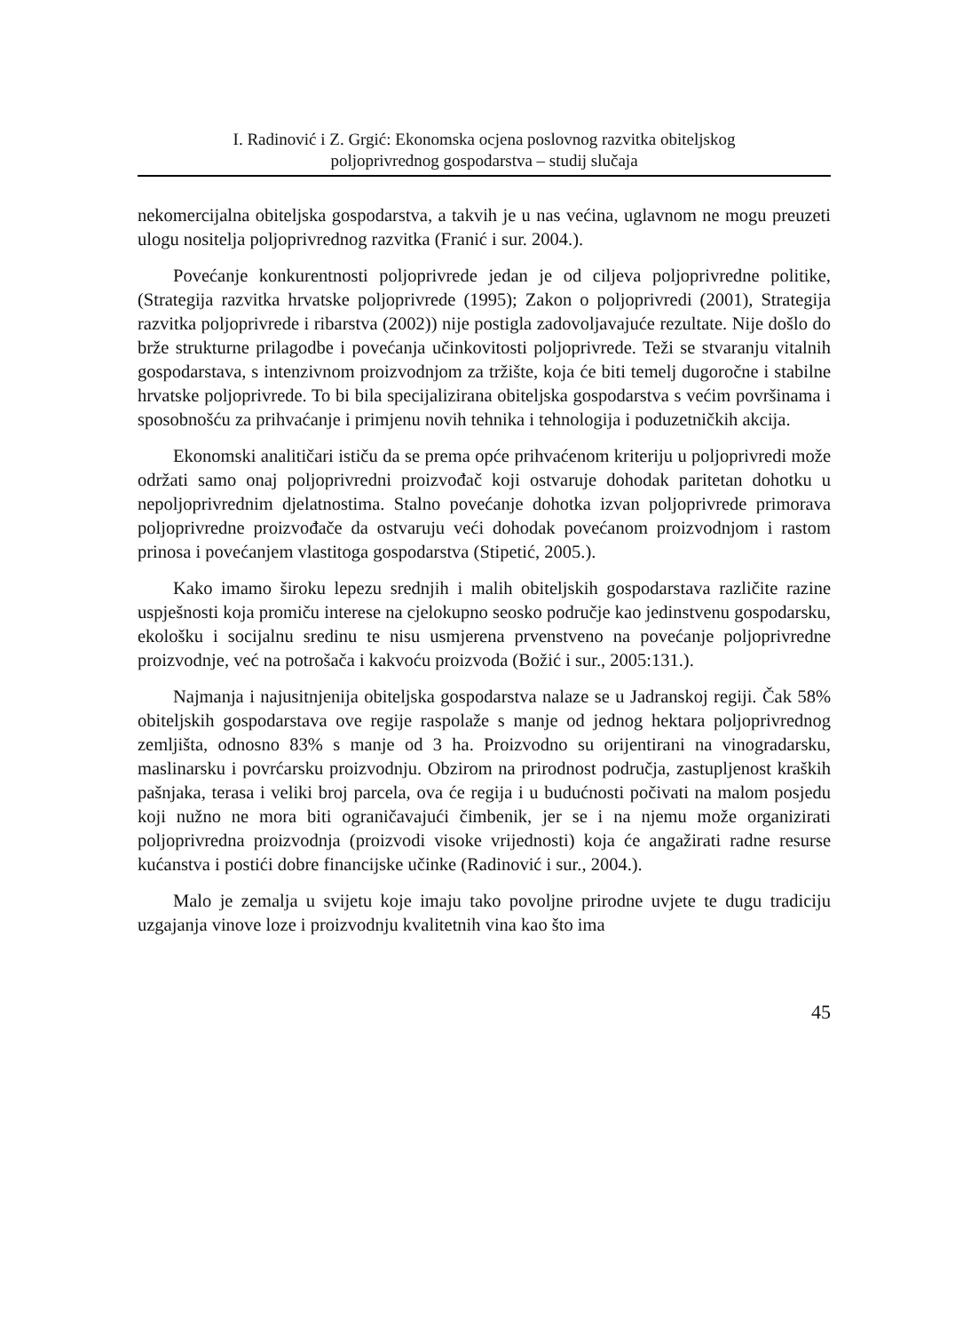I. Radinović i Z. Grgić: Ekonomska ocjena poslovnog razvitka obiteljskog
poljoprivrednog gospodarstva – studij slučaja
nekomercijalna obiteljska gospodarstva, a takvih je u nas većina, uglavnom ne mogu preuzeti ulogu nositelja poljoprivrednog razvitka (Franić i sur. 2004.).
Povećanje konkurentnosti poljoprivrede jedan je od ciljeva poljoprivredne politike, (Strategija razvitka hrvatske poljoprivrede (1995); Zakon o poljoprivredi (2001), Strategija razvitka poljoprivrede i ribarstva (2002)) nije postigla zadovoljavajuće rezultate. Nije došlo do brže strukturne prilagodbe i povećanja učinkovitosti poljoprivrede. Teži se stvaranju vitalnih gospodarstava, s intenzivnom proizvodnjom za tržište, koja će biti temelj dugoročne i stabilne hrvatske poljoprivrede. To bi bila specijalizirana obiteljska gospodarstva s većim površinama i sposobnošću za prihvaćanje i primjenu novih tehnika i tehnologija i poduzetničkih akcija.
Ekonomski analitičari ističu da se prema opće prihvaćenom kriteriju u poljoprivredi može održati samo onaj poljoprivredni proizvođač koji ostvaruje dohodak paritetan dohotku u nepoljoprivrednim djelatnostima. Stalno povećanje dohotka izvan poljoprivrede primorava poljoprivredne proizvođače da ostvaruju veći dohodak povećanom proizvodnjom i rastom prinosa i povećanjem vlastitoga gospodarstva (Stipetić, 2005.).
Kako imamo široku lepezu srednjih i malih obiteljskih gospodarstava različite razine uspješnosti koja promiču interese na cjelokupno seosko područje kao jedinstvenu gospodarsku, ekološku i socijalnu sredinu te nisu usmjerena prvenstveno na povećanje poljoprivredne proizvodnje, već na potrošača i kakvoću proizvoda (Božić i sur., 2005:131.).
Najmanja i najusitnjenija obiteljska gospodarstva nalaze se u Jadranskoj regiji. Čak 58% obiteljskih gospodarstava ove regije raspolaže s manje od jednog hektara poljoprivrednog zemljišta, odnosno 83% s manje od 3 ha. Proizvodno su orijentirani na vinogradarsku, maslinarsku i povrćarsku proizvodnju. Obzirom na prirodnost područja, zastupljenost kraških pašnjaka, terasa i veliki broj parcela, ova će regija i u budućnosti počivati na malom posjedu koji nužno ne mora biti ograničavajući čimbenik, jer se i na njemu može organizirati poljoprivredna proizvodnja (proizvodi visoke vrijednosti) koja će angažirati radne resurse kućanstva i postići dobre financijske učinke (Radinović i sur., 2004.).
Malo je zemalja u svijetu koje imaju tako povoljne prirodne uvjete te dugu tradiciju uzgajanja vinove loze i proizvodnju kvalitetnih vina kao što ima
45